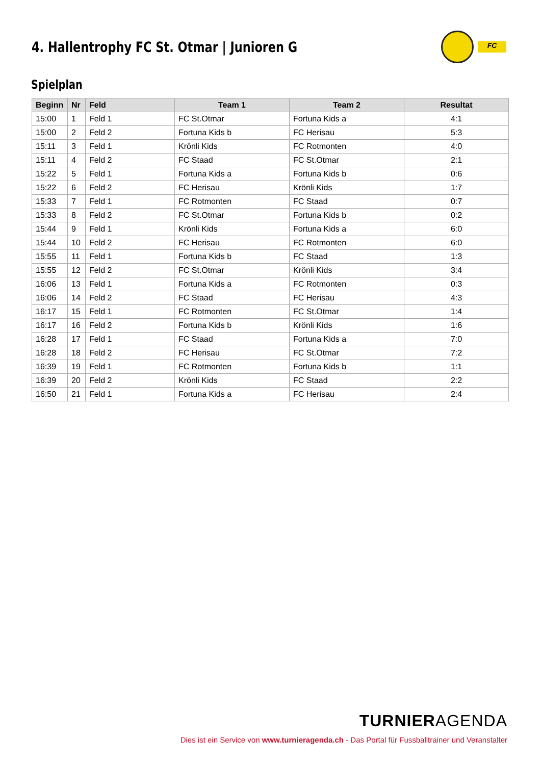4. Hallentrophy FC St. Otmar | Junioren G
FC
Spielplan
| Beginn | Nr | Feld | Team 1 | Team 2 | Resultat |
| --- | --- | --- | --- | --- | --- |
| 15:00 | 1 | Feld 1 | FC St.Otmar | Fortuna Kids a | 4:1 |
| 15:00 | 2 | Feld 2 | Fortuna Kids b | FC Herisau | 5:3 |
| 15:11 | 3 | Feld 1 | Krönli Kids | FC Rotmonten | 4:0 |
| 15:11 | 4 | Feld 2 | FC Staad | FC St.Otmar | 2:1 |
| 15:22 | 5 | Feld 1 | Fortuna Kids a | Fortuna Kids b | 0:6 |
| 15:22 | 6 | Feld 2 | FC Herisau | Krönli Kids | 1:7 |
| 15:33 | 7 | Feld 1 | FC Rotmonten | FC Staad | 0:7 |
| 15:33 | 8 | Feld 2 | FC St.Otmar | Fortuna Kids b | 0:2 |
| 15:44 | 9 | Feld 1 | Krönli Kids | Fortuna Kids a | 6:0 |
| 15:44 | 10 | Feld 2 | FC Herisau | FC Rotmonten | 6:0 |
| 15:55 | 11 | Feld 1 | Fortuna Kids b | FC Staad | 1:3 |
| 15:55 | 12 | Feld 2 | FC St.Otmar | Krönli Kids | 3:4 |
| 16:06 | 13 | Feld 1 | Fortuna Kids a | FC Rotmonten | 0:3 |
| 16:06 | 14 | Feld 2 | FC Staad | FC Herisau | 4:3 |
| 16:17 | 15 | Feld 1 | FC Rotmonten | FC St.Otmar | 1:4 |
| 16:17 | 16 | Feld 2 | Fortuna Kids b | Krönli Kids | 1:6 |
| 16:28 | 17 | Feld 1 | FC Staad | Fortuna Kids a | 7:0 |
| 16:28 | 18 | Feld 2 | FC Herisau | FC St.Otmar | 7:2 |
| 16:39 | 19 | Feld 1 | FC Rotmonten | Fortuna Kids b | 1:1 |
| 16:39 | 20 | Feld 2 | Krönli Kids | FC Staad | 2:2 |
| 16:50 | 21 | Feld 1 | Fortuna Kids a | FC Herisau | 2:4 |
TURNIERAGENDA
Dies ist ein Service von www.turnieragenda.ch - Das Portal für Fussballtrainer und Veranstalter